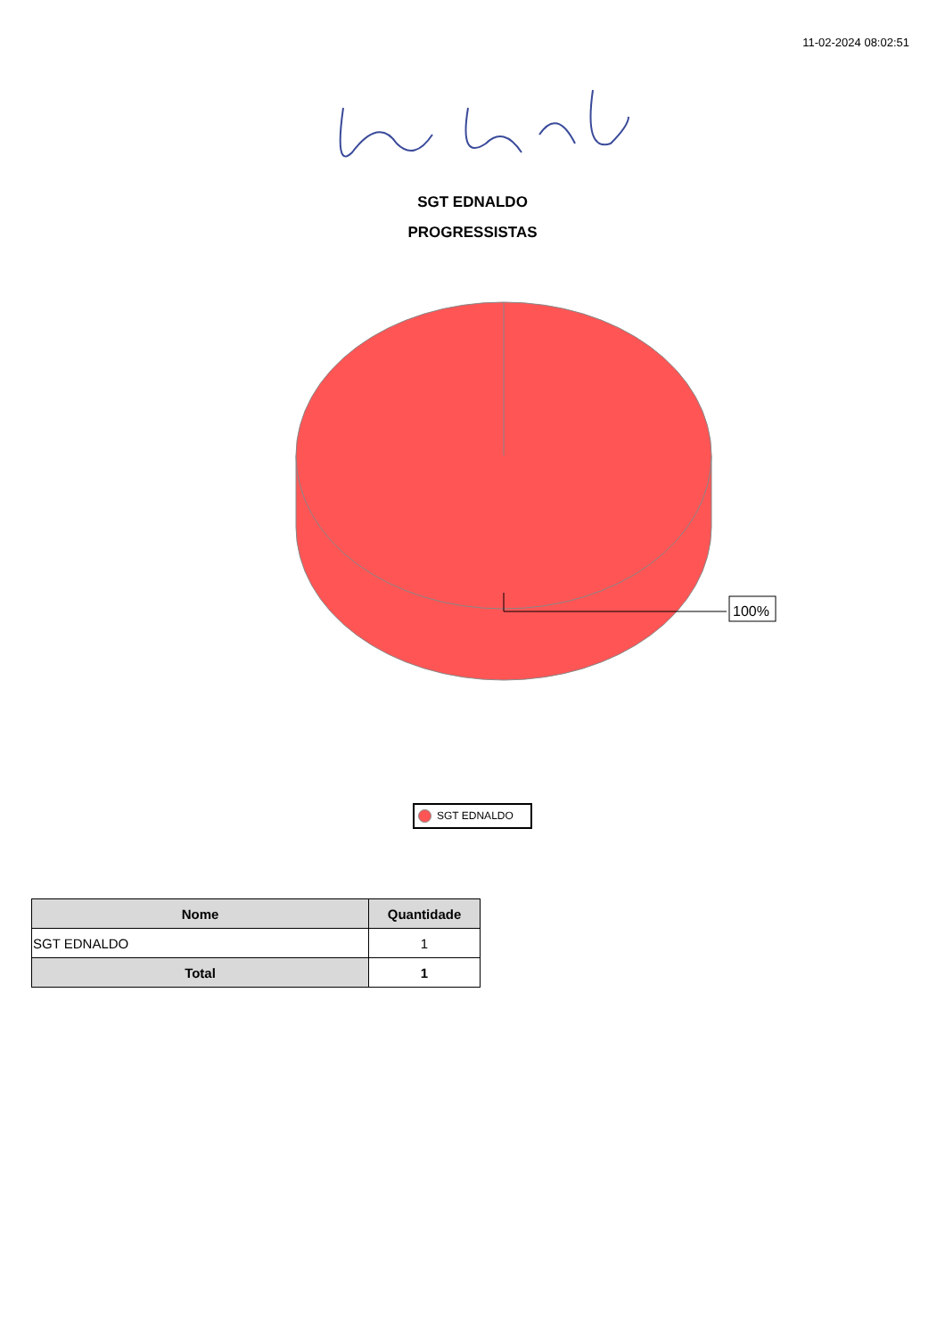11-02-2024 08:02:51
SGT EDNALDO
PROGRESSISTAS
100%
SGT EDNALDO
| Nome | Quantidade |
| --- | --- |
| SGT EDNALDO | 1 |
| Total | 1 |